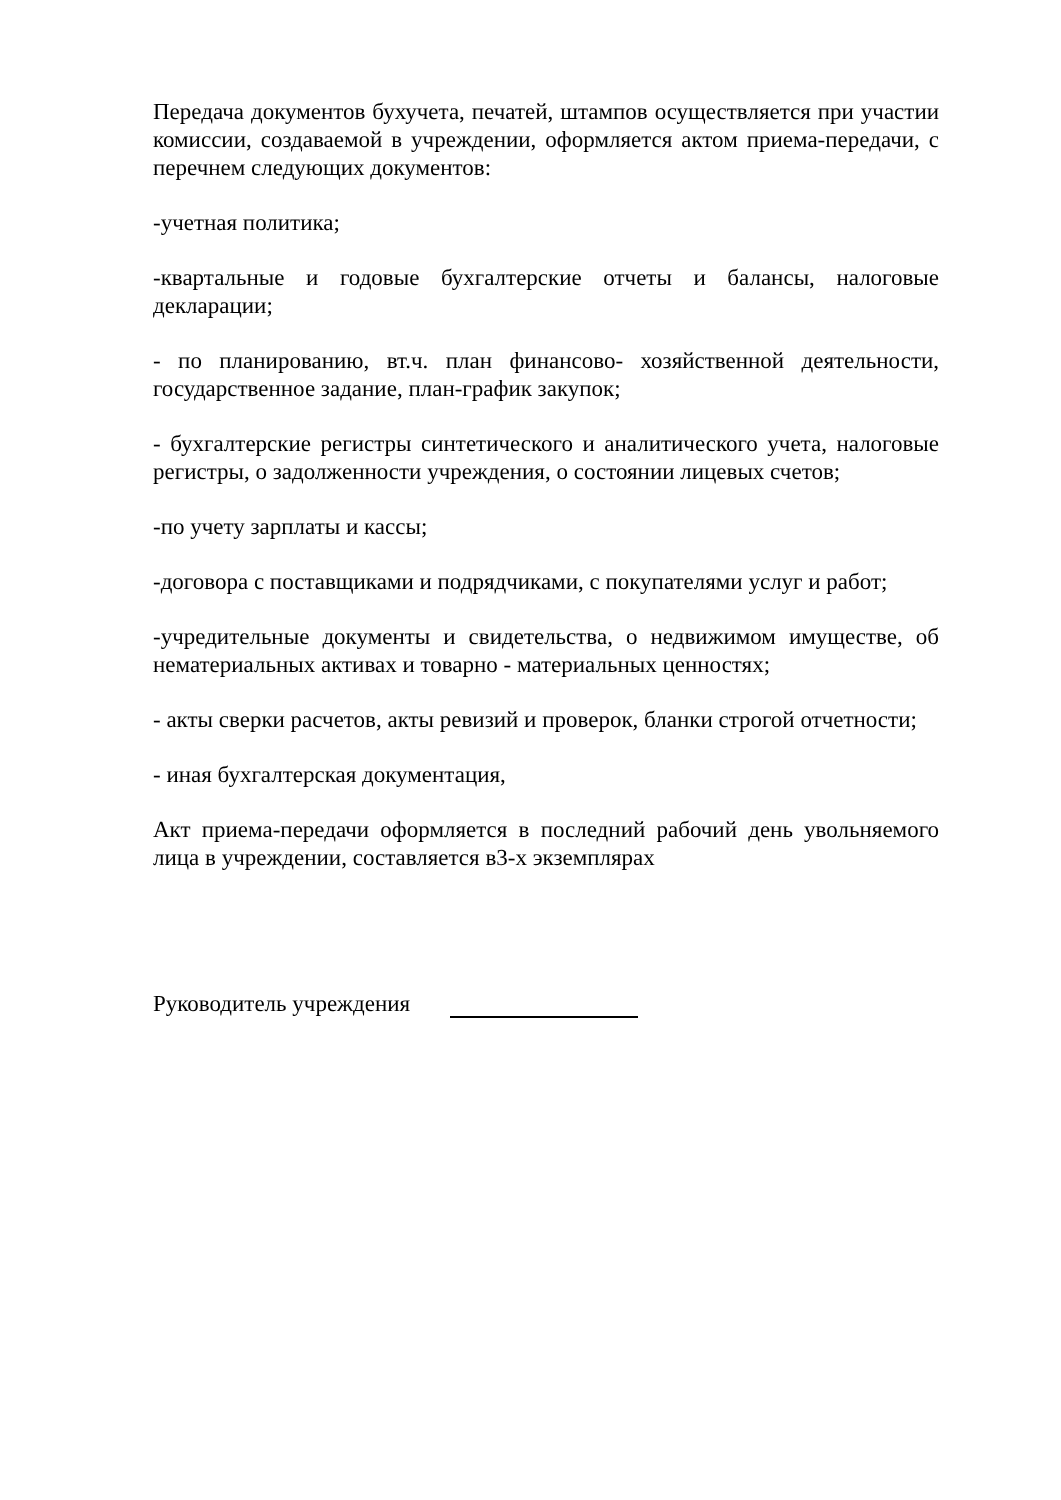Передача документов бухучета, печатей, штампов осуществляется при участии комиссии, создаваемой в учреждении, оформляется актом приема-передачи, с перечнем следующих документов:
-учетная политика;
-квартальные и годовые бухгалтерские отчеты и балансы, налоговые декларации;
- по планированию, вт.ч. план финансово- хозяйственной деятельности, государственное задание, план-график закупок;
- бухгалтерские регистры синтетического и аналитического учета, налоговые регистры, о задолженности учреждения, о состоянии лицевых счетов;
-по учету зарплаты и кассы;
-договора с поставщиками и подрядчиками, с покупателями услуг и работ;
-учредительные документы и свидетельства, о недвижимом имуществе, об нематериальных активах и товарно - материальных ценностях;
- акты сверки расчетов, акты ревизий и проверок, бланки строгой отчетности;
- иная бухгалтерская документация,
Акт приема-передачи оформляется в последний рабочий день увольняемого лица в учреждении, составляется в3-х экземплярах
Руководитель учреждения